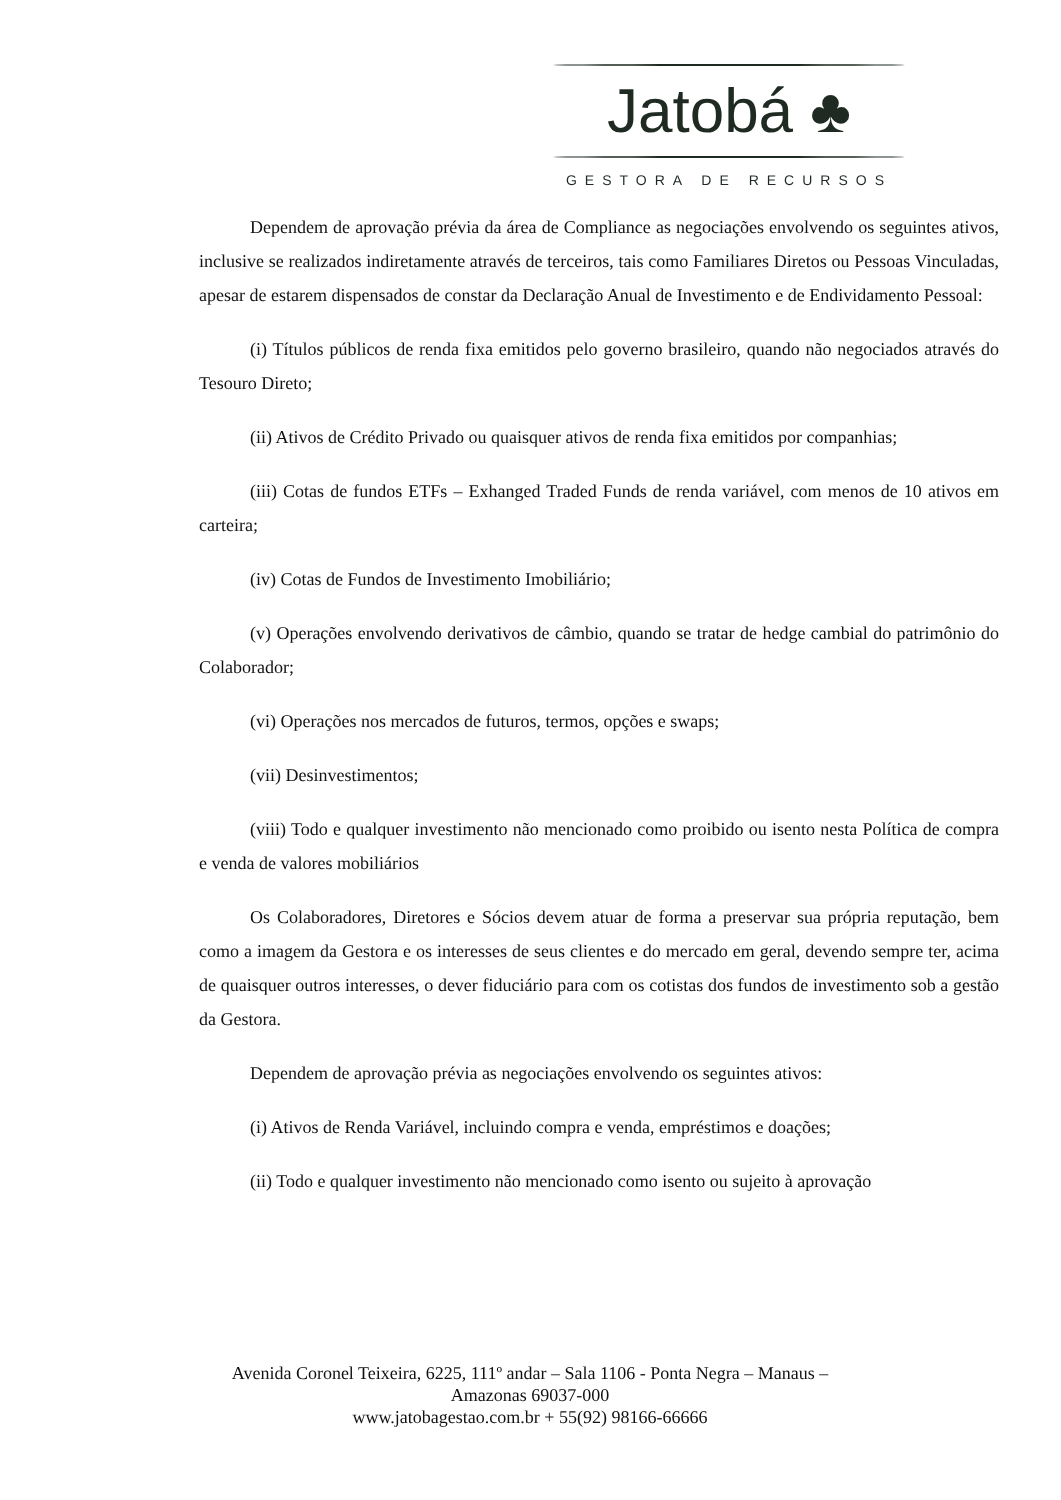Jatobá ♣
GESTORA DE RECURSOS
Dependem de aprovação prévia da área de Compliance as negociações envolvendo os seguintes ativos, inclusive se realizados indiretamente através de terceiros, tais como Familiares Diretos ou Pessoas Vinculadas, apesar de estarem dispensados de constar da Declaração Anual de Investimento e de Endividamento Pessoal:
(i) Títulos públicos de renda fixa emitidos pelo governo brasileiro, quando não negociados através do Tesouro Direto;
(ii) Ativos de Crédito Privado ou quaisquer ativos de renda fixa emitidos por companhias;
(iii) Cotas de fundos ETFs – Exhanged Traded Funds de renda variável, com menos de 10 ativos em carteira;
(iv) Cotas de Fundos de Investimento Imobiliário;
(v) Operações envolvendo derivativos de câmbio, quando se tratar de hedge cambial do patrimônio do Colaborador;
(vi) Operações nos mercados de futuros, termos, opções e swaps;
(vii) Desinvestimentos;
(viii) Todo e qualquer investimento não mencionado como proibido ou isento nesta Política de compra e venda de valores mobiliários
Os Colaboradores, Diretores e Sócios devem atuar de forma a preservar sua própria reputação, bem como a imagem da Gestora e os interesses de seus clientes e do mercado em geral, devendo sempre ter, acima de quaisquer outros interesses, o dever fiduciário para com os cotistas dos fundos de investimento sob a gestão da Gestora.
Dependem de aprovação prévia as negociações envolvendo os seguintes ativos:
(i) Ativos de Renda Variável, incluindo compra e venda, empréstimos e doações;
(ii) Todo e qualquer investimento não mencionado como isento ou sujeito à aprovação
Avenida Coronel Teixeira, 6225, 111º andar – Sala 1106 - Ponta Negra – Manaus –
Amazonas 69037-000
www.jatobagestao.com.br + 55(92) 98166-66666